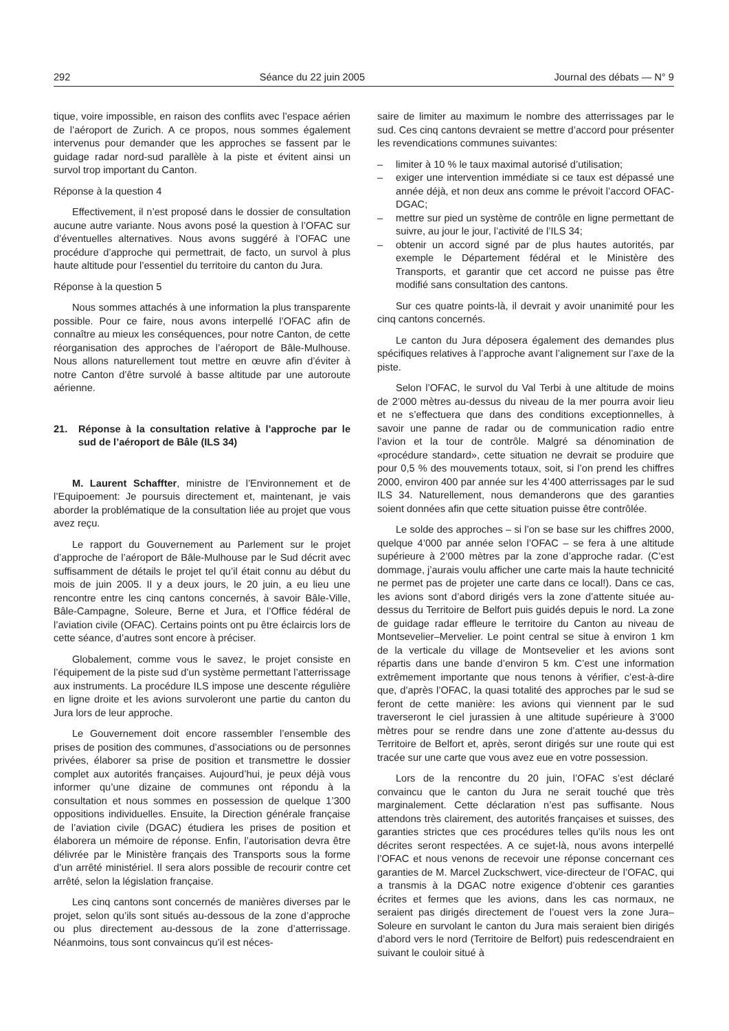292 Séance du 22 juin 2005 Journal des débats — N° 9
tique, voire impossible, en raison des conflits avec l’espace aérien de l’aéroport de Zurich. A ce propos, nous sommes également intervenus pour demander que les approches se fassent par le guidage radar nord-sud parallèle à la piste et évitent ainsi un survol trop important du Canton.
Réponse à la question 4
Effectivement, il n’est proposé dans le dossier de consultation aucune autre variante. Nous avons posé la question à l’OFAC sur d’éventuelles alternatives. Nous avons suggéré à l’OFAC une procédure d’approche qui permettrait, de facto, un survol à plus haute altitude pour l’essentiel du territoire du canton du Jura.
Réponse à la question 5
Nous sommes attachés à une information la plus transparente possible. Pour ce faire, nous avons interpellé l’OFAC afin de connaître au mieux les conséquences, pour notre Canton, de cette réorganisation des approches de l’aéroport de Bâle-Mulhouse. Nous allons naturellement tout mettre en œuvre afin d’éviter à notre Canton d’être survolé à basse altitude par une autoroute aérienne.
21. Réponse à la consultation relative à l’approche par le sud de l’aéroport de Bâle (ILS 34)
M. Laurent Schaffter, ministre de l’Environnement et de l’Equipoement: Je poursuis directement et, maintenant, je vais aborder la problématique de la consultation liée au projet que vous avez reçu.
Le rapport du Gouvernement au Parlement sur le projet d’approche de l’aéroport de Bâle-Mulhouse par le Sud décrit avec suffisamment de détails le projet tel qu’il était connu au début du mois de juin 2005. Il y a deux jours, le 20 juin, a eu lieu une rencontre entre les cinq cantons concernés, à savoir Bâle-Ville, Bâle-Campagne, Soleure, Berne et Jura, et l’Office fédéral de l’aviation civile (OFAC). Certains points ont pu être éclaircis lors de cette séance, d’autres sont encore à préciser.
Globalement, comme vous le savez, le projet consiste en l’équipement de la piste sud d’un système permettant l’atterrissage aux instruments. La procédure ILS impose une descente régulière en ligne droite et les avions survoleront une partie du canton du Jura lors de leur approche.
Le Gouvernement doit encore rassembler l’ensemble des prises de position des communes, d’associations ou de personnes privées, élaborer sa prise de position et transmettre le dossier complet aux autorités françaises. Aujourd’hui, je peux déjà vous informer qu’une dizaine de communes ont répondu à la consultation et nous sommes en possession de quelque 1’300 oppositions individuelles. Ensuite, la Direction générale française de l’aviation civile (DGAC) étudiera les prises de position et élaborera un mémoire de réponse. Enfin, l’autorisation devra être délivrée par le Ministère français des Transports sous la forme d’un arrêté ministériel. Il sera alors possible de recourir contre cet arrêté, selon la législation française.
Les cinq cantons sont concernés de manières diverses par le projet, selon qu’ils sont situés au-dessous de la zone d’approche ou plus directement au-dessous de la zone d’atterrissage. Néanmoins, tous sont convaincus qu’il est néces-
saire de limiter au maximum le nombre des atterrissages par le sud. Ces cinq cantons devraient se mettre d’accord pour présenter les revendications communes suivantes:
– limiter à 10 % le taux maximal autorisé d’utilisation;
– exiger une intervention immédiate si ce taux est dépassé une année déjà, et non deux ans comme le prévoit l’accord OFAC-DGAC;
– mettre sur pied un système de contrôle en ligne permettant de suivre, au jour le jour, l’activité de l’ILS 34;
– obtenir un accord signé par de plus hautes autorités, par exemple le Département fédéral et le Ministère des Transports, et garantir que cet accord ne puisse pas être modifié sans consultation des cantons.
Sur ces quatre points-là, il devrait y avoir unanimité pour les cinq cantons concernés.
Le canton du Jura déposera également des demandes plus spécifiques relatives à l’approche avant l’alignement sur l’axe de la piste.
Selon l’OFAC, le survol du Val Terbi à une altitude de moins de 2’000 mètres au-dessus du niveau de la mer pourra avoir lieu et ne s’effectuera que dans des conditions exceptionnelles, à savoir une panne de radar ou de communication radio entre l’avion et la tour de contrôle. Malgré sa dénomination de «procédure standard», cette situation ne devrait se produire que pour 0,5 % des mouvements totaux, soit, si l’on prend les chiffres 2000, environ 400 par année sur les 4’400 atterrissages par le sud ILS 34. Naturellement, nous demanderons que des garanties soient données afin que cette situation puisse être contrôlée.
Le solde des approches – si l’on se base sur les chiffres 2000, quelque 4’000 par année selon l’OFAC – se fera à une altitude supérieure à 2’000 mètres par la zone d’approche radar. (C’est dommage, j’aurais voulu afficher une carte mais la haute technicité ne permet pas de projeter une carte dans ce local!). Dans ce cas, les avions sont d’abord dirigés vers la zone d’attente située au-dessus du Territoire de Belfort puis guidés depuis le nord. La zone de guidage radar effleure le territoire du Canton au niveau de Montsevelier–Mervelier. Le point central se situe à environ 1 km de la verticale du village de Montsevelier et les avions sont répartis dans une bande d’environ 5 km. C’est une information extrêmement importante que nous tenons à vérifier, c’est-à-dire que, d’après l’OFAC, la quasi totalité des approches par le sud se feront de cette manière: les avions qui viennent par le sud traverseront le ciel jurassien à une altitude supérieure à 3’000 mètres pour se rendre dans une zone d’attente au-dessus du Territoire de Belfort et, après, seront dirigés sur une route qui est tracée sur une carte que vous avez eue en votre possession.
Lors de la rencontre du 20 juin, l’OFAC s’est déclaré convaincu que le canton du Jura ne serait touché que très marginalement. Cette déclaration n’est pas suffisante. Nous attendons très clairement, des autorités françaises et suisses, des garanties strictes que ces procédures telles qu’ils nous les ont décrites seront respectées. A ce sujet-là, nous avons interpellé l’OFAC et nous venons de recevoir une réponse concernant ces garanties de M. Marcel Zuckschwert, vice-directeur de l’OFAC, qui a transmis à la DGAC notre exigence d’obtenir ces garanties écrites et fermes que les avions, dans les cas normaux, ne seraient pas dirigés directement de l’ouest vers la zone Jura–Soleure en survolant le canton du Jura mais seraient bien dirigés d’abord vers le nord (Territoire de Belfort) puis redescendraient en suivant le couloir situé à